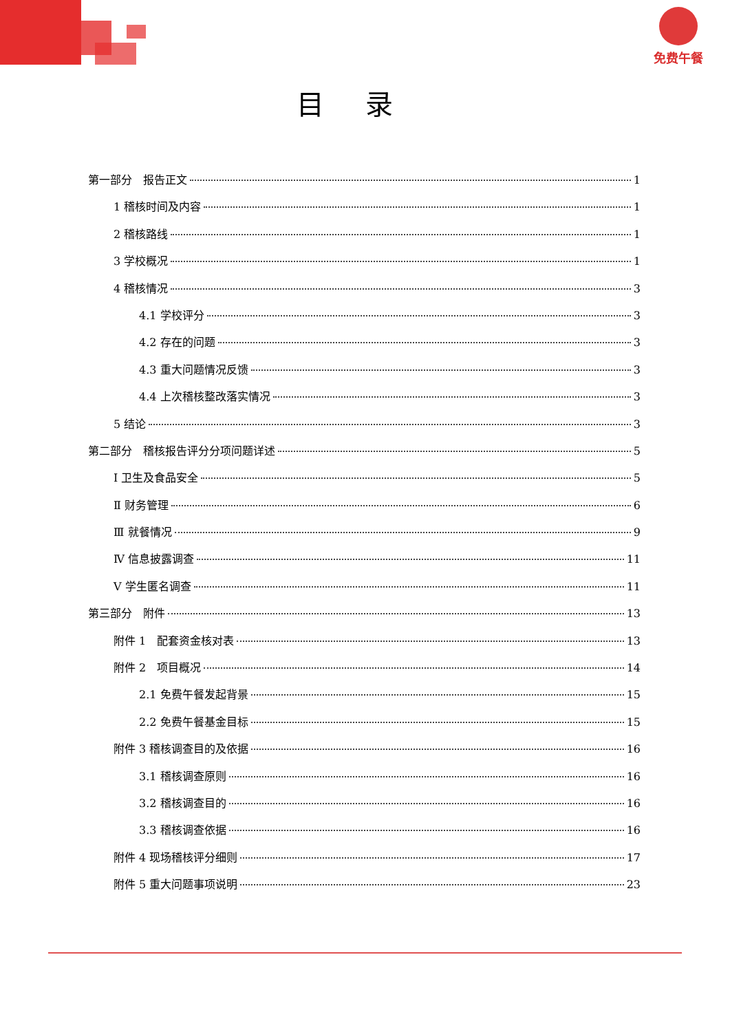免费午餐
目录
第一部分　报告正文 1
1 稽核时间及内容 1
2 稽核路线 1
3 学校概况 1
4 稽核情况 3
4.1 学校评分 3
4.2 存在的问题 3
4.3 重大问题情况反馈 3
4.4 上次稽核整改落实情况 3
5 结论 3
第二部分　稽核报告评分分项问题详述 5
Ⅰ 卫生及食品安全 5
Ⅱ 财务管理 6
Ⅲ 就餐情况 9
Ⅳ 信息披露调查 11
Ⅴ 学生匿名调查 11
第三部分　附件 13
附件 1　配套资金核对表 13
附件 2　项目概况 14
2.1 免费午餐发起背景 15
2.2 免费午餐基金目标 15
附件 3 稽核调查目的及依据 16
3.1 稽核调查原则 16
3.2 稽核调查目的 16
3.3 稽核调查依据 16
附件 4 现场稽核评分细则 17
附件 5 重大问题事项说明 23